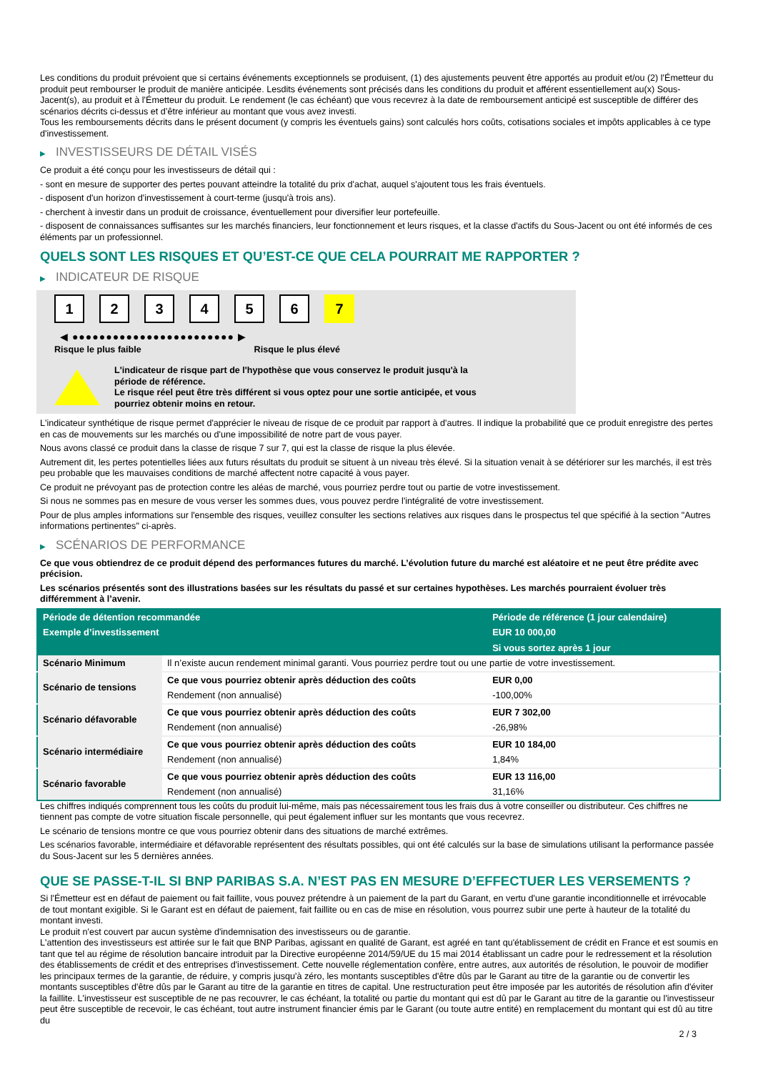Les conditions du produit prévoient que si certains événements exceptionnels se produisent, (1) des ajustements peuvent être apportés au produit et/ou (2) l'Émetteur du produit peut rembourser le produit de manière anticipée. Lesdits événements sont précisés dans les conditions du produit et afférent essentiellement au(x) Sous-Jacent(s), au produit et à l'Émetteur du produit. Le rendement (le cas échéant) que vous recevrez à la date de remboursement anticipé est susceptible de différer des scénarios décrits ci-dessus et d’être inférieur au montant que vous avez investi.
Tous les remboursements décrits dans le présent document (y compris les éventuels gains) sont calculés hors coûts, cotisations sociales et impôts applicables à ce type d'investissement.
▶ INVESTISSEURS DE DÉTAIL VISÉS
Ce produit a été conçu pour les investisseurs de détail qui :
- sont en mesure de supporter des pertes pouvant atteindre la totalité du prix d'achat, auquel s'ajoutent tous les frais éventuels.
- disposent d'un horizon d'investissement à court-terme (jusqu'à trois ans).
- cherchent à investir dans un produit de croissance, éventuellement pour diversifier leur portefeuille.
- disposent de connaissances suffisantes sur les marchés financiers, leur fonctionnement et leurs risques, et la classe d'actifs du Sous-Jacent ou ont été informés de ces éléments par un professionnel.
QUELS SONT LES RISQUES ET QU’EST-CE QUE CELA POURRAIT ME RAPPORTER ?
▶ INDICATEUR DE RISQUE
1 2 3 4 5 6 7
◀ ●●●●●●●●●●●●●●●●●●●●●●●● ▶
Risque le plus faible Risque le plus élevé
L'indicateur de risque part de l'hypothèse que vous conservez le produit jusqu'à la
période de référence.
Le risque réel peut être très différent si vous optez pour une sortie anticipée, et vous
pourriez obtenir moins en retour.
L'indicateur synthétique de risque permet d'apprécier le niveau de risque de ce produit par rapport à d'autres. Il indique la probabilité que ce produit enregistre des pertes en cas de mouvements sur les marchés ou d'une impossibilité de notre part de vous payer.
Nous avons classé ce produit dans la classe de risque 7 sur 7, qui est la classe de risque la plus élevée.
Autrement dit, les pertes potentielles liées aux futurs résultats du produit se situent à un niveau très élevé. Si la situation venait à se détériorer sur les marchés, il est très peu probable que les mauvaises conditions de marché affectent notre capacité à vous payer.
Ce produit ne prévoyant pas de protection contre les aléas de marché, vous pourriez perdre tout ou partie de votre investissement.
Si nous ne sommes pas en mesure de vous verser les sommes dues, vous pouvez perdre l'intégralité de votre investissement.
Pour de plus amples informations sur l'ensemble des risques, veuillez consulter les sections relatives aux risques dans le prospectus tel que spécifié à la section "Autres informations pertinentes" ci-après.
▶ SCÉNARIOS DE PERFORMANCE
Ce que vous obtiendrez de ce produit dépend des performances futures du marché. L’évolution future du marché est aléatoire et ne peut être prédite avec précision.
Les scénarios présentés sont des illustrations basées sur les résultats du passé et sur certaines hypothèses. Les marchés pourraient évoluer très différemment à l’avenir.
| Période de détention recommandée | | Période de référence (1 jour calendaire) |
| --- | --- | --- |
| Exemple d’investissement | | EUR 10 000,00 |
| | | Si vous sortez après 1 jour |
| Scénario Minimum | Il n’existe aucun rendement minimal garanti. Vous pourriez perdre tout ou une partie de votre investissement. | |
| Scénario de tensions | Ce que vous pourriez obtenir après déduction des coûts | EUR 0,00 |
| | Rendement (non annualisé) | -100,00% |
| Scénario défavorable | Ce que vous pourriez obtenir après déduction des coûts | EUR 7 302,00 |
| | Rendement (non annualisé) | -26,98% |
| Scénario intermédiaire | Ce que vous pourriez obtenir après déduction des coûts | EUR 10 184,00 |
| | Rendement (non annualisé) | 1,84% |
| Scénario favorable | Ce que vous pourriez obtenir après déduction des coûts | EUR 13 116,00 |
| | Rendement (non annualisé) | 31,16% |
Les chiffres indiqués comprennent tous les coûts du produit lui-même, mais pas nécessairement tous les frais dus à votre conseiller ou distributeur. Ces chiffres ne tiennent pas compte de votre situation fiscale personnelle, qui peut également influer sur les montants que vous recevrez.
Le scénario de tensions montre ce que vous pourriez obtenir dans des situations de marché extrêmes.
Les scénarios favorable, intermédiaire et défavorable représentent des résultats possibles, qui ont été calculés sur la base de simulations utilisant la performance passée du Sous-Jacent sur les 5 dernières années.
QUE SE PASSE-T-IL SI BNP PARIBAS S.A. N’EST PAS EN MESURE D’EFFECTUER LES VERSEMENTS ?
Si l'Émetteur est en défaut de paiement ou fait faillite, vous pouvez prétendre à un paiement de la part du Garant, en vertu d'une garantie inconditionnelle et irrévocable de tout montant exigible. Si le Garant est en défaut de paiement, fait faillite ou en cas de mise en résolution, vous pourrez subir une perte à hauteur de la totalité du montant investi.
Le produit n'est couvert par aucun système d'indemnisation des investisseurs ou de garantie.
L'attention des investisseurs est attirée sur le fait que BNP Paribas, agissant en qualité de Garant, est agréé en tant qu'établissement de crédit en France et est soumis en tant que tel au régime de résolution bancaire introduit par la Directive européenne 2014/59/UE du 15 mai 2014 établissant un cadre pour le redressement et la résolution des établissements de crédit et des entreprises d'investissement. Cette nouvelle réglementation confère, entre autres, aux autorités de résolution, le pouvoir de modifier les principaux termes de la garantie, de réduire, y compris jusqu'à zéro, les montants susceptibles d'être dûs par le Garant au titre de la garantie ou de convertir les montants susceptibles d'être dûs par le Garant au titre de la garantie en titres de capital. Une restructuration peut être imposée par les autorités de résolution afin d'éviter la faillite. L'investisseur est susceptible de ne pas recouvrer, le cas échéant, la totalité ou partie du montant qui est dû par le Garant au titre de la garantie ou l'investisseur peut être susceptible de recevoir, le cas échéant, tout autre instrument financier émis par le Garant (ou toute autre entité) en remplacement du montant qui est dû au titre du
2 / 3